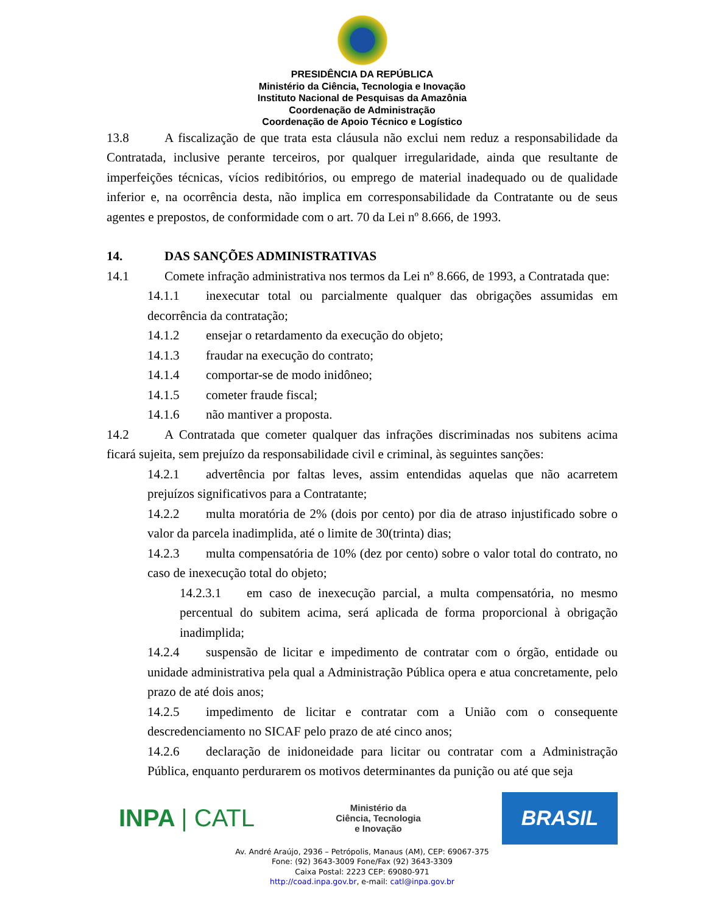PRESIDÊNCIA DA REPÚBLICA
Ministério da Ciência, Tecnologia e Inovação
Instituto Nacional de Pesquisas da Amazônia
Coordenação de Administração
Coordenação de Apoio Técnico e Logístico
13.8 A fiscalização de que trata esta cláusula não exclui nem reduz a responsabilidade da Contratada, inclusive perante terceiros, por qualquer irregularidade, ainda que resultante de imperfeições técnicas, vícios redibitórios, ou emprego de material inadequado ou de qualidade inferior e, na ocorrência desta, não implica em corresponsabilidade da Contratante ou de seus agentes e prepostos, de conformidade com o art. 70 da Lei nº 8.666, de 1993.
14. DAS SANÇÕES ADMINISTRATIVAS
14.1 Comete infração administrativa nos termos da Lei nº 8.666, de 1993, a Contratada que:
14.1.1 inexecutar total ou parcialmente qualquer das obrigações assumidas em decorrência da contratação;
14.1.2 ensejar o retardamento da execução do objeto;
14.1.3 fraudar na execução do contrato;
14.1.4 comportar-se de modo inidôneo;
14.1.5 cometer fraude fiscal;
14.1.6 não mantiver a proposta.
14.2 A Contratada que cometer qualquer das infrações discriminadas nos subitens acima ficará sujeita, sem prejuízo da responsabilidade civil e criminal, às seguintes sanções:
14.2.1 advertência por faltas leves, assim entendidas aquelas que não acarretem prejuízos significativos para a Contratante;
14.2.2 multa moratória de 2% (dois por cento) por dia de atraso injustificado sobre o valor da parcela inadimplida, até o limite de 30(trinta) dias;
14.2.3 multa compensatória de 10% (dez por cento) sobre o valor total do contrato, no caso de inexecução total do objeto;
14.2.3.1 em caso de inexecução parcial, a multa compensatória, no mesmo percentual do subitem acima, será aplicada de forma proporcional à obrigação inadimplida;
14.2.4 suspensão de licitar e impedimento de contratar com o órgão, entidade ou unidade administrativa pela qual a Administração Pública opera e atua concretamente, pelo prazo de até dois anos;
14.2.5 impedimento de licitar e contratar com a União com o consequente descredenciamento no SICAF pelo prazo de até cinco anos;
14.2.6 declaração de inidoneidade para licitar ou contratar com a Administração Pública, enquanto perdurarem os motivos determinantes da punição ou até que seja
INPA | CATL
Ministério da
Ciência, Tecnologia
e Inovação
BRASIL
Av. André Araújo, 2936 – Petrópolis, Manaus (AM), CEP: 69067-375
Fone: (92) 3643-3009 Fone/Fax (92) 3643-3309
Caixa Postal: 2223 CEP: 69080-971
http://coad.inpa.gov.br, e-mail: catl@inpa.gov.br